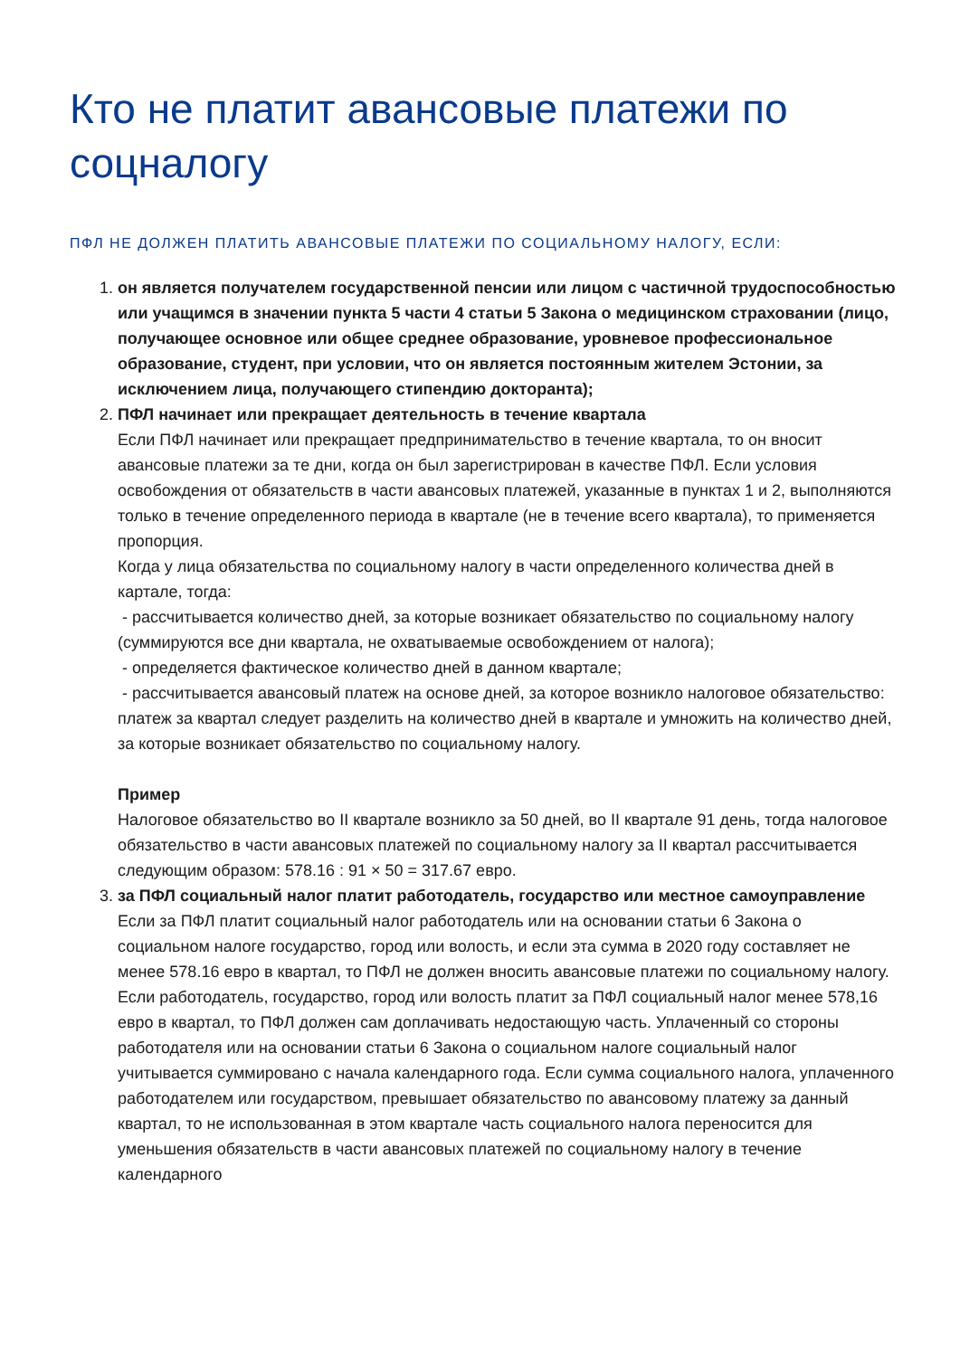Кто не платит авансовые платежи по соцналогу
ПФЛ НЕ ДОЛЖЕН ПЛАТИТЬ АВАНСОВЫЕ ПЛАТЕЖИ ПО СОЦИАЛЬНОМУ НАЛОГУ, ЕСЛИ:
1. он является получателем государственной пенсии или лицом с частичной трудоспособностью или учащимся в значении пункта 5 части 4 статьи 5 Закона о медицинском страховании (лицо, получающее основное или общее среднее образование, уровневое профессиональное образование, студент, при условии, что он является постоянным жителем Эстонии, за исключением лица, получающего стипендию доктора­нта);
2. ПФЛ начинает или прекращает деятельность в течение квартала
Если ПФЛ начинает или прекращает предпринимательство в течение квартала, то он вносит авансовые платежи за те дни, когда он был зарегистрирован в качестве ПФЛ. Если условия освобождения от обязательств в части авансовых платежей, указанные в пунктах 1 и 2, выполняются только в течение определенного периода в квартале (не в течение всего квартала), то применяется пропорция.
Когда у лица обязательства по социальному налогу в части определенного количества дней в картале, тогда:
- рассчитывается количество дней, за которые возникает обязательство по социальному налогу (суммируются все дни квартала, не охватываемые освобождением от налога);
- определяется фактическое количество дней в данном квартале;
- рассчитывается авансовый платеж на основе дней, за которое возникло налоговое обязательство: платеж за квартал следует разделить на количество дней в квартале и умножить на количество дней, за которые возникает обязательство по социальному налогу.
Пример
Налоговое обязательство во II квартале возникло за 50 дней, во II квартале 91 день, тогда налоговое обязательство в части авансовых платежей по социальному налогу за II квартал рассчитывается следующим образом: 578.16 : 91 × 50 = 317.67 евро.
3. за ПФЛ социальный налог платит работодатель, государство или местное самоуправление
Если за ПФЛ платит социальный налог работодатель или на основании статьи 6 Закона о социальном налоге государство, город или волость, и если эта сумма в 2020 году составляет не менее 578.16 евро в квартал, то ПФЛ не должен вносить авансовые платежи по социальному налогу. Если работодатель, государство, город или волость платит за ПФЛ социальный налог менее 578,16 евро в квартал, то ПФЛ должен сам доплачивать недостающую часть. Уплаченный со стороны работодателя или на основании статьи 6 Закона о социальном налоге социальный налог учитывается суммировано с начала календарного года. Если сумма социального налога, уплаченного работодателем или государством, превышает обязательство по авансовому платежу за данный квартал, то не использованная в этом квартале часть социального налога переносится для уменьшения обязательств в части авансовых платежей по социальному налогу в течение календарного